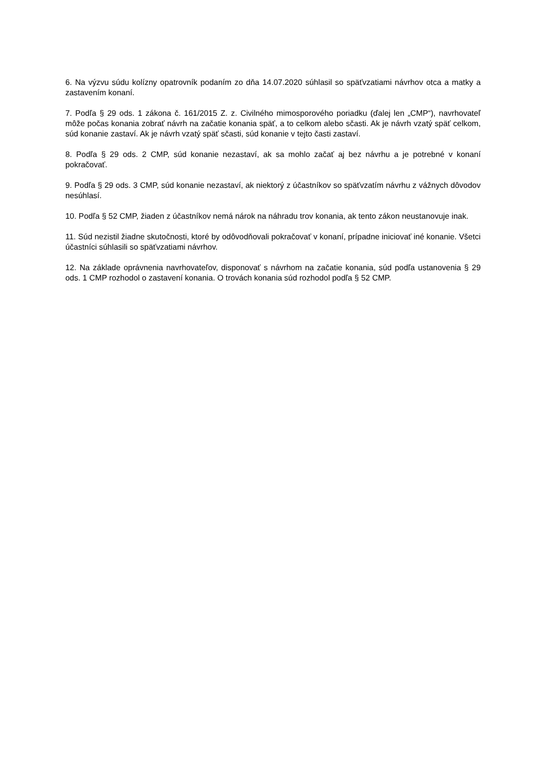6. Na výzvu súdu kolízny opatrovník podaním zo dňa 14.07.2020 súhlasil so späťvzatiami návrhov otca a matky a zastavením konaní.
7. Podľa § 29 ods. 1 zákona č. 161/2015 Z. z. Civilného mimosporového poriadku (ďalej len „CMP“), navrhovateľ môže počas konania zobrať návrh na začatie konania späť, a to celkom alebo sčasti. Ak je návrh vzatý späť celkom, súd konanie zastaví. Ak je návrh vzatý späť sčasti, súd konanie v tejto časti zastaví.
8. Podľa § 29 ods. 2 CMP, súd konanie nezastaví, ak sa mohlo začať aj bez návrhu a je potrebné v konaní pokračovať.
9. Podľa § 29 ods. 3 CMP, súd konanie nezastaví, ak niektorý z účastníkov so späťvzatím návrhu z vážnych dôvodov nesúhlasí.
10. Podľa § 52 CMP, žiaden z účastníkov nemá nárok na náhradu trov konania, ak tento zákon neustanovuje inak.
11. Súd nezistil žiadne skutočnosti, ktoré by odôvodňovali pokračovať v konaní, prípadne iniciovať iné konanie. Všetci účastníci súhlasili so späťvzatiami návrhov.
12. Na základe oprávnenia navrhovateľov, disponovať s návrhom na začatie konania, súd podľa ustanovenia § 29 ods. 1 CMP rozhodol o zastavení konania. O trovách konania súd rozhodol podľa § 52 CMP.